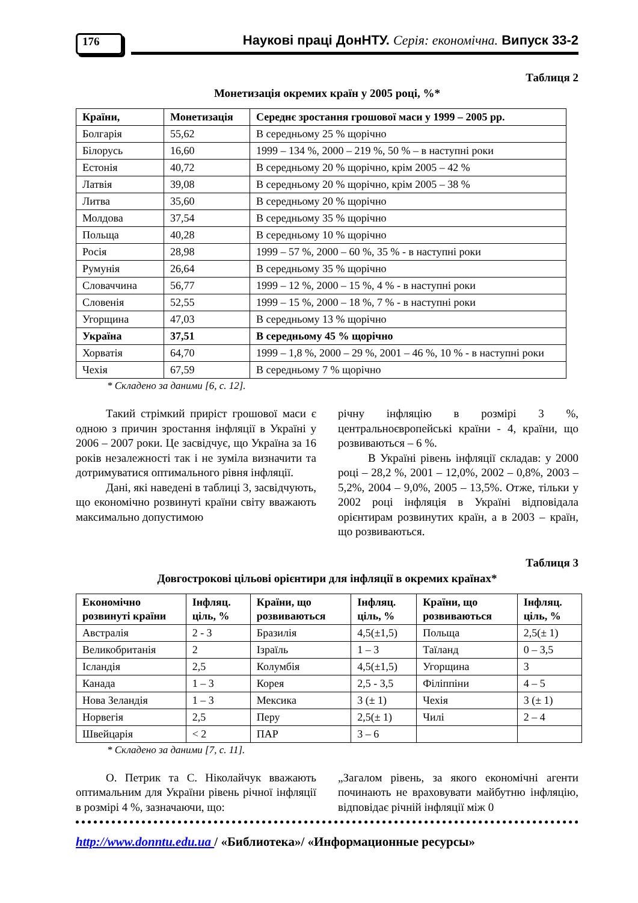176
Наукові праці ДонНТУ. Серія: економічна. Випуск 33-2
Таблиця 2
Монетизація окремих країн у 2005 році, %*
| Країни, | Монетизація | Середнє зростання грошової маси у 1999 – 2005 рр. |
| --- | --- | --- |
| Болгарія | 55,62 | В середньому 25 % щорічно |
| Білорусь | 16,60 | 1999 – 134 %, 2000 – 219 %, 50 % – в наступні роки |
| Естонія | 40,72 | В середньому 20 % щорічно, крім 2005 – 42 % |
| Латвія | 39,08 | В середньому 20 % щорічно, крім 2005 – 38 % |
| Литва | 35,60 | В середньому 20 % щорічно |
| Молдова | 37,54 | В середньому 35 % щорічно |
| Польща | 40,28 | В середньому 10 % щорічно |
| Росія | 28,98 | 1999 – 57 %, 2000 – 60 %, 35 % - в наступні роки |
| Румунія | 26,64 | В середньому 35 % щорічно |
| Словаччина | 56,77 | 1999 – 12 %, 2000 – 15 %, 4 % - в наступні роки |
| Словенія | 52,55 | 1999 – 15 %, 2000 – 18 %, 7 % - в наступні роки |
| Угорщина | 47,03 | В середньому 13 % щорічно |
| Україна | 37,51 | В середньому 45 % щорічно |
| Хорватія | 64,70 | 1999 – 1,8 %, 2000 – 29 %, 2001 – 46 %, 10 % - в наступні роки |
| Чехія | 67,59 | В середньому 7 % щорічно |
* Складено за даними [6, с. 12].
Такий стрімкий приріст грошової маси є одною з причин зростання інфляції в Україні у 2006 – 2007 роки. Це засвідчує, що Україна за 16 років незалежності так і не зуміла визначити та дотримуватися оптимального рівня інфляції.
Дані, які наведені в таблиці 3, засвідчують, що економічно розвинуті країни світу вважають максимально допустимою
річну інфляцію в розмірі 3 %, центральноєвропейські країни - 4, країни, що розвиваються – 6 %.
В Україні рівень інфляції складав: у 2000 році – 28,2 %, 2001 – 12,0%, 2002 – 0,8%, 2003 – 5,2%, 2004 – 9,0%, 2005 – 13,5%. Отже, тільки у 2002 році інфляція в Україні відповідала орієнтирам розвинутих країн, а в 2003 – країн, що розвиваються.
Таблиця 3
Довгострокові цільові орієнтири для інфляції в окремих країнах*
| Економічно розвинуті країни | Інфляц. ціль, % | Країни, що розвиваються | Інфляц. ціль, % | Країни, що розвиваються | Інфляц. ціль, % |
| --- | --- | --- | --- | --- | --- |
| Австралія | 2 - 3 | Бразилія | 4,5(±1,5) | Польща | 2,5(± 1) |
| Великобританія | 2 | Ізраїль | 1 – 3 | Таїланд | 0 – 3,5 |
| Ісландія | 2,5 | Колумбія | 4,5(±1,5) | Угорщина | 3 |
| Канада | 1 – 3 | Корея | 2,5 - 3,5 | Філіппіни | 4 – 5 |
| Нова Зеландія | 1 – 3 | Мексика | 3 (± 1) | Чехія | 3 (± 1) |
| Норвегія | 2,5 | Перу | 2,5(± 1) | Чилі | 2 – 4 |
| Швейцарія | < 2 | ПАР | 3 – 6 | | |
* Складено за даними [7, с. 11].
О. Петрик та С. Ніколайчук вважають оптимальним для України рівень річної інфляції в розмірі 4 %, зазначаючи, що:
„Загалом рівень, за якого економічні агенти починають не враховувати майбутню інфляцію, відповідає річній інфляції між 0
http://www.donntu.edu.ua / «Библиотека»/ «Информационные ресурсы»